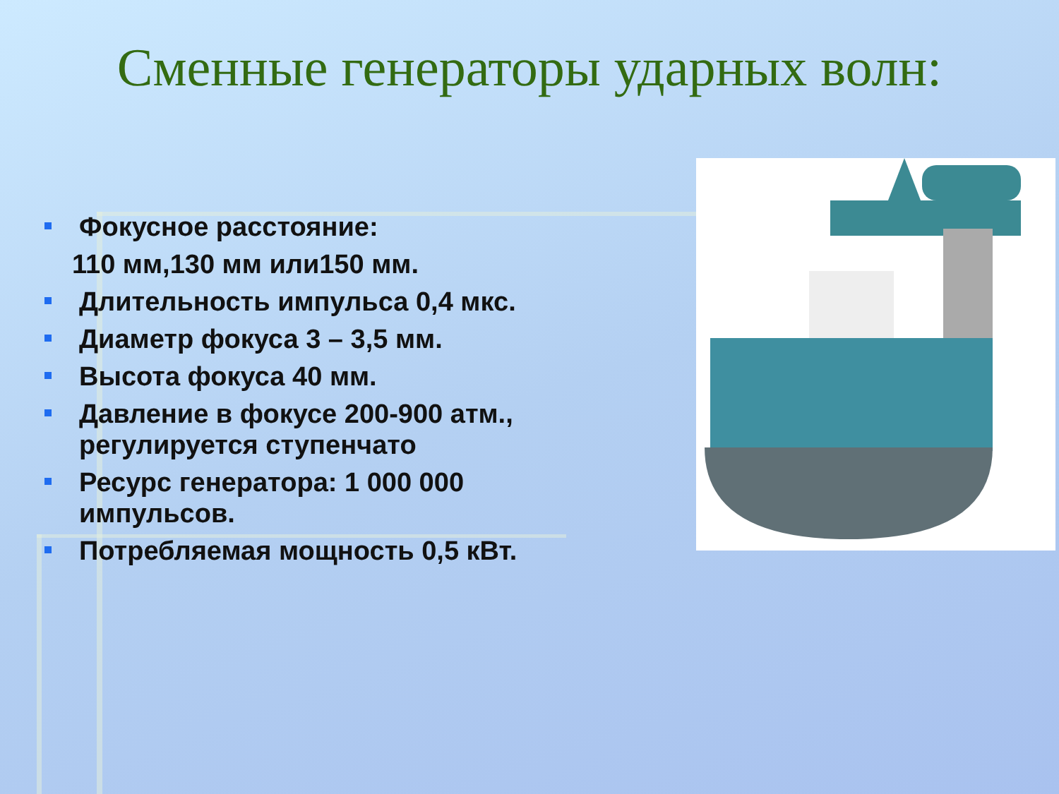Сменные генераторы ударных волн:
Фокусное расстояние:
110 мм,130 мм или150 мм.
Длительность импульса 0,4 мкс.
Диаметр фокуса 3 – 3,5 мм.
Высота фокуса 40 мм.
Давление в фокусе 200-900 атм., регулируется ступенчато
Ресурс генератора: 1 000 000 импульсов.
Потребляемая мощность 0,5 кВт.